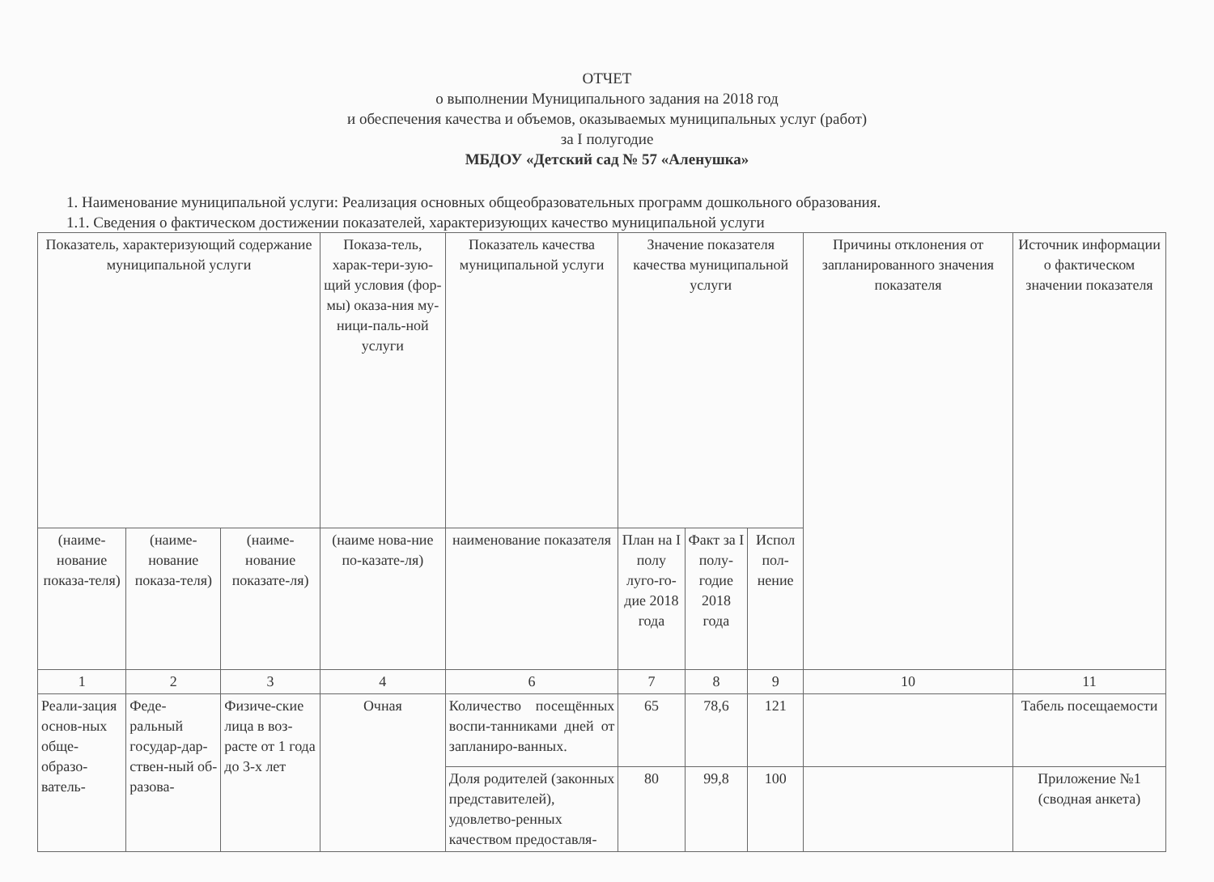ОТЧЕТ
о выполнении Муниципального задания на 2018 год
и обеспечения качества и объемов, оказываемых муниципальных услуг (работ)
за I полугодие
МБДОУ «Детский сад № 57 «Аленушка»
1. Наименование муниципальной услуги: Реализация основных общеобразовательных программ дошкольного образования.
1.1. Сведения о фактическом достижении показателей, характеризующих качество муниципальной услуги
| Показатель, характеризующий содержание муниципальной услуги | | | Показа-тель, харак-тери-зую-щий условия (фор-мы) оказа-ния му-ници-паль-ной услуги | Показатель качества муниципальной услуги | Значение показателя качества муниципальной услуги | | | Причины отклонения от запланированного значения показателя | Источник информации о фактическом значении показателя |
| --- | --- | --- | --- | --- | --- | --- | --- | --- | --- |
| (наиме-нование показа-теля) | (наиме-нование показа-теля) | (наиме-нование показате-ля) | (наиме нова-ние по-казате-ля) | наименование показателя | План на I полу луго-го-дие 2018 года | Факт за I полу-годие 2018 года | Испол пол-нение | | |
| 1 | 2 | 3 | 4 | 6 | 7 | 8 | 9 | 10 | 11 |
| Реали-зация основ-ных обще-образо-ватель- | Феде-ральный государ-дар-ствен-ный об-разова- | Физиче-ские лица в воз-расте от 1 года до 3-х лет | Очная | Количество посещённых воспи-танниками дней от запланиро-ванных. | 65 | 78,6 | 121 | | Табель посещаемости |
| | | | | Доля родителей (законных представителей), удовлетво-ренных качеством предоставля- | 80 | 99,8 | 100 | | Приложение №1 (сводная анкета) |